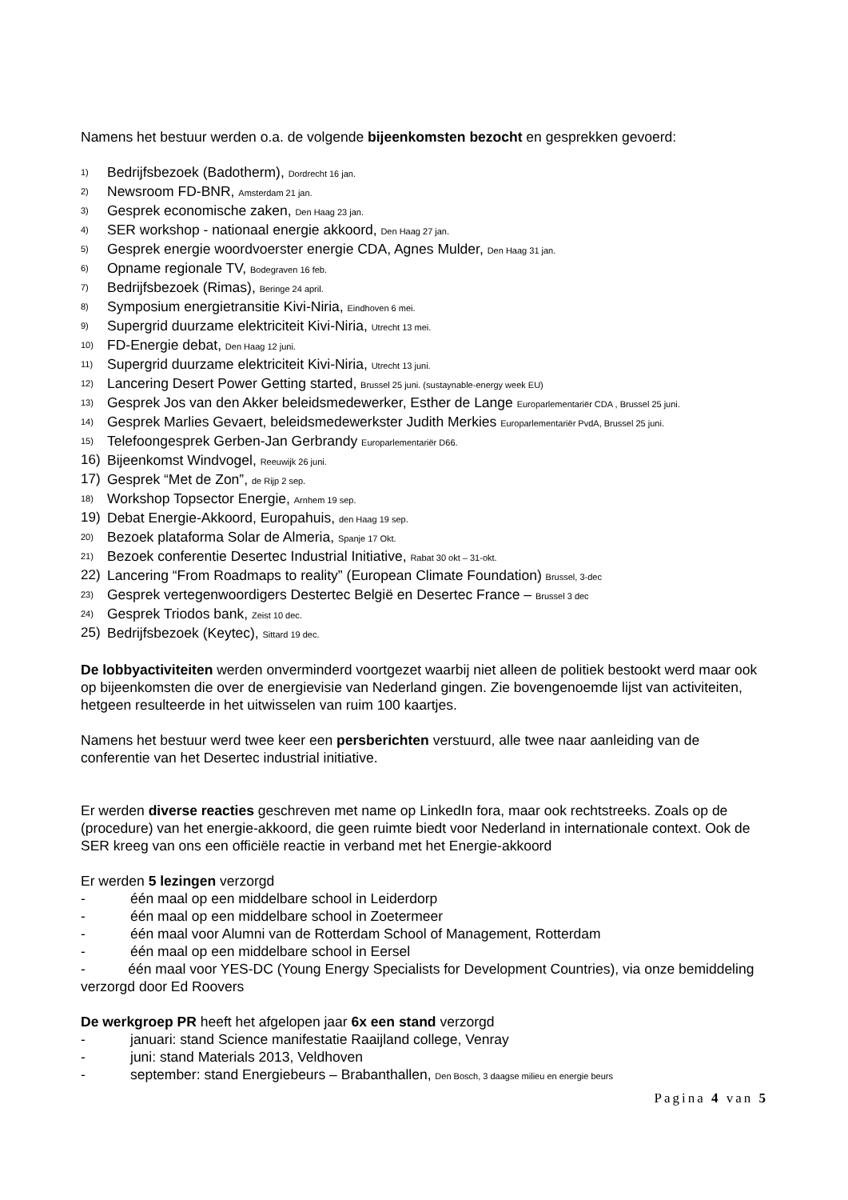Namens het bestuur werden o.a. de volgende bijeenkomsten bezocht en gesprekken gevoerd:
1) Bedrijfsbezoek (Badotherm), Dordrecht 16 jan.
2) Newsroom FD-BNR, Amsterdam 21 jan.
3) Gesprek economische zaken, Den Haag 23 jan.
4) SER workshop - nationaal energie akkoord, Den Haag 27 jan.
5) Gesprek energie woordvoerster energie CDA, Agnes Mulder, Den Haag 31 jan.
6) Opname regionale TV, Bodegraven 16 feb.
7) Bedrijfsbezoek (Rimas), Beringe 24 april.
8) Symposium energietransitie Kivi-Niria, Eindhoven 6 mei.
9) Supergrid duurzame elektriciteit Kivi-Niria, Utrecht 13 mei.
10) FD-Energie debat, Den Haag 12 juni.
11) Supergrid duurzame elektriciteit Kivi-Niria, Utrecht 13 juni.
12) Lancering Desert Power Getting started, Brussel 25 juni. (sustaynable-energy week EU)
13) Gesprek Jos van den Akker beleidsmedewerker, Esther de Lange Europarlementariër CDA , Brussel 25 juni.
14) Gesprek Marlies Gevaert, beleidsmedewerkster Judith Merkies Europarlementariër PvdA, Brussel 25 juni.
15) Telefoongesprek Gerben-Jan Gerbrandy Europarlementariër D66.
16) Bijeenkomst Windvogel, Reeuwijk 26 juni.
17) Gesprek “Met de Zon”, de Rijp 2 sep.
18) Workshop Topsector Energie, Arnhem 19 sep.
19) Debat Energie-Akkoord, Europahuis, den Haag 19 sep.
20) Bezoek plataforma Solar de Almeria, Spanje 17 Okt.
21) Bezoek conferentie Desertec Industrial Initiative, Rabat 30 okt – 31-okt.
22) Lancering “From Roadmaps to reality” (European Climate Foundation) Brussel, 3-dec
23) Gesprek vertegenwoordigers Destertec België en Desertec France – Brussel 3 dec
24) Gesprek Triodos bank, Zeist 10 dec.
25) Bedrijfsbezoek (Keytec), Sittard 19 dec.
De lobbyactiviteiten werden onverminderd voortgezet waarbij niet alleen de politiek bestookt werd maar ook op bijeenkomsten die over de energievisie van Nederland gingen. Zie bovengenoemde lijst van activiteiten, hetgeen resulteerde in het uitwisselen van ruim 100 kaartjes.
Namens het bestuur werd twee keer een persberichten verstuurd, alle twee naar aanleiding van de conferentie van het Desertec industrial initiative.
Er werden diverse reacties geschreven met name op LinkedIn fora, maar ook rechtstreeks. Zoals op de (procedure) van het energie-akkoord, die geen ruimte biedt voor Nederland in internationale context. Ook de SER kreeg van ons een officiële reactie in verband met het Energie-akkoord
Er werden 5 lezingen verzorgd
- één maal op een middelbare school in Leiderdorp
- één maal op een middelbare school in Zoetermeer
- één maal voor Alumni van de Rotterdam School of Management, Rotterdam
- één maal op een middelbare school in Eersel
- één maal voor YES-DC (Young Energy Specialists for Development Countries), via onze bemiddeling verzorgd door Ed Roovers
De werkgroep PR heeft het afgelopen jaar 6x een stand verzorgd
- januari: stand Science manifestatie Raaijland college, Venray
- juni: stand Materials 2013, Veldhoven
- september: stand Energiebeurs – Brabanthallen, Den Bosch, 3 daagse milieu en energie beurs
Pagina 4 van 5